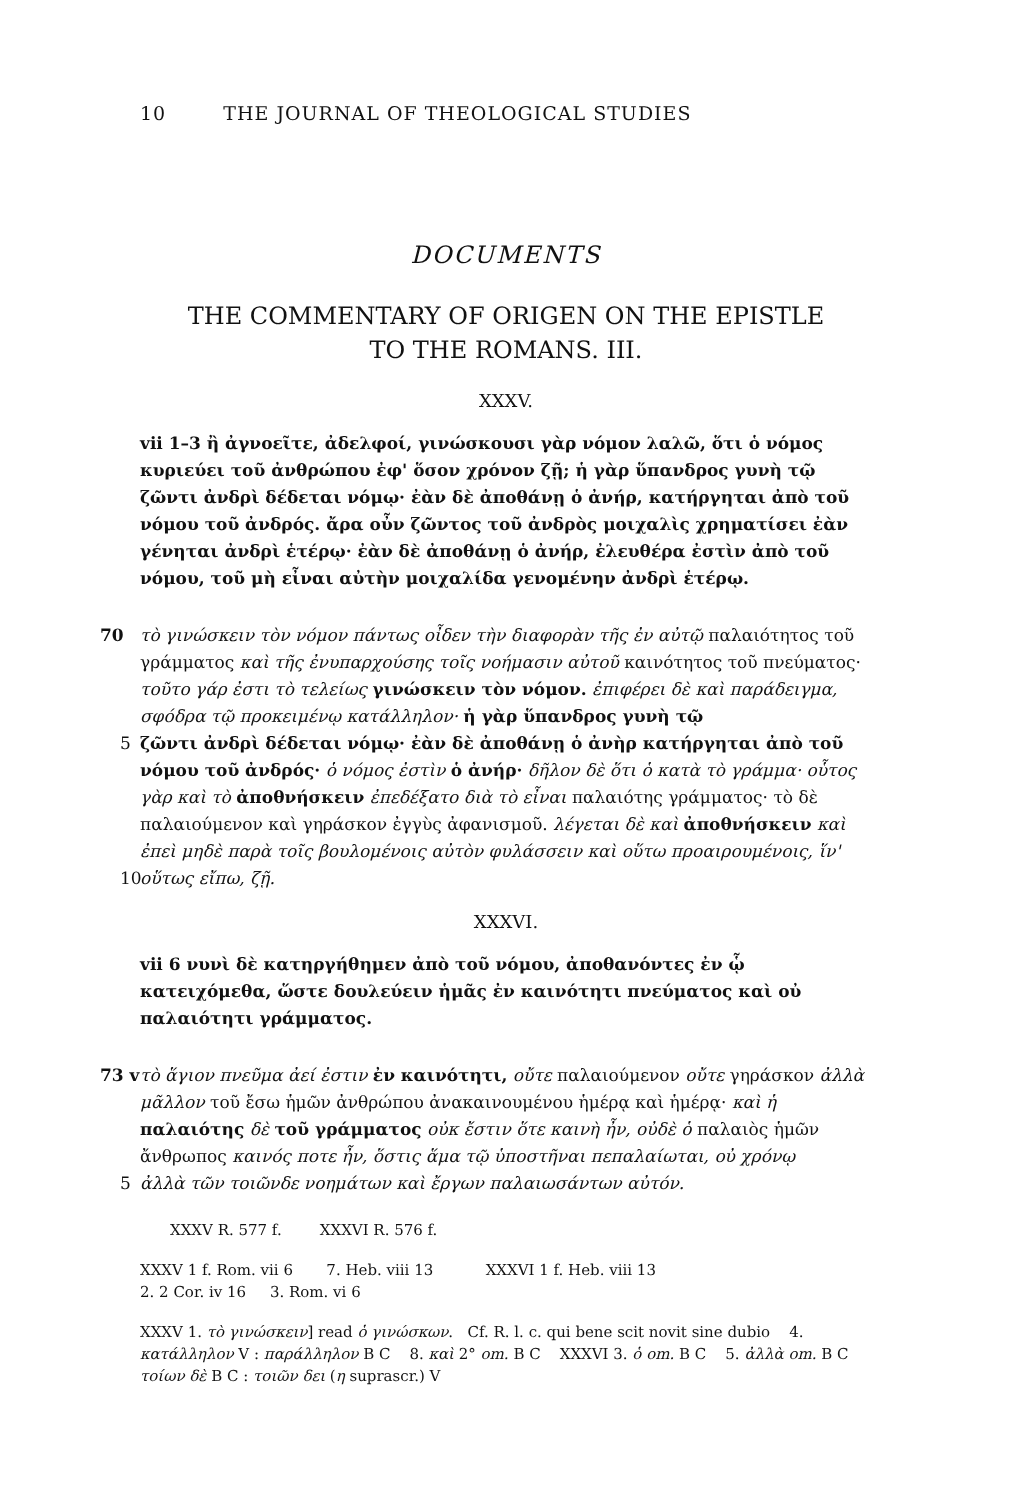10 THE JOURNAL OF THEOLOGICAL STUDIES
DOCUMENTS
THE COMMENTARY OF ORIGEN ON THE EPISTLE
TO THE ROMANS. III.
XXXV.
vii 1–3 ἢ ἀγνοεῖτε, ἀδελφοί, γινώσκουσι γὰρ νόμον λαλῶ, ὅτι ὁ νόμος κυριεύει τοῦ ἀνθρώπου ἐφ' ὅσον χρόνον ζῇ; ἡ γὰρ ὕπανδρος γυνὴ τῷ ζῶντι ἀνδρὶ δέδεται νόμῳ· ἐὰν δὲ ἀποθάνῃ ὁ ἀνήρ, κατήργηται ἀπὸ τοῦ νόμου τοῦ ἀνδρός. ἄρα οὖν ζῶντος τοῦ ἀνδρὸς μοιχαλὶς χρηματίσει ἐὰν γένηται ἀνδρὶ ἑτέρῳ· ἐὰν δὲ ἀποθάνῃ ὁ ἀνήρ, ἐλευθέρα ἐστὶν ἀπὸ τοῦ νόμου, τοῦ μὴ εἶναι αὐτὴν μοιχαλίδα γενομένην ἀνδρὶ ἑτέρῳ.
70 τὸ γινώσκειν τὸν νόμον πάντως οἶδεν τὴν διαφορὰν τῆς ἐν αὐτῷ παλαιότητος τοῦ γράμματος καὶ τῆς ἐνυπαρχούσης τοῖς νοήμασιν αὐτοῦ καινότητος τοῦ πνεύματος· τοῦτο γάρ ἐστι τὸ τελείως γινώσκειν τὸν νόμον. ἐπιφέρει δὲ καὶ παράδειγμα, σφόδρα τῷ προκειμένῳ κατάλληλον· ἡ γὰρ ὕπανδρος γυνὴ τῷ
5 ζῶντι ἀνδρὶ δέδεται νόμῳ· ἐὰν δὲ ἀποθάνῃ ὁ ἀνὴρ κατήργηται ἀπὸ τοῦ νόμου τοῦ ἀνδρός· ὁ νόμος ἐστὶν ὁ ἀνήρ· δῆλον δὲ ὅτι ὁ κατὰ τὸ γράμμα· οὗτος γὰρ καὶ τὸ ἀποθνήσκειν ἐπεδέξατο διὰ τὸ εἶναι παλαιότης γράμματος· τὸ δὲ παλαιούμενον καὶ γηράσκον ἐγγὺς ἀφανισμοῦ. λέγεται δὲ καὶ ἀποθνήσκειν καὶ ἐπεὶ μηδὲ παρὰ τοῖς βουλομένοις αὐτὸν φυλάσσειν καὶ οὕτω προαιρουμένοις, ἵν'
10
οὕτως εἴπω, ζῇ.
XXXVI.
vii 6 νυνὶ δὲ κατηργήθημεν ἀπὸ τοῦ νόμου, ἀποθανόντες ἐν ᾧ κατειχόμεθα, ὥστε δουλεύειν ἡμᾶς ἐν καινότητι πνεύματος καὶ οὐ παλαιότητι γράμματος.
73 v
τὸ ἅγιον πνεῦμα ἀεί ἐστιν ἐν καινότητι, οὔτε παλαιούμενον οὔτε γηράσκον ἀλλὰ μᾶλλον τοῦ ἔσω ἡμῶν ἀνθρώπου ἀνακαινουμένου ἡμέρᾳ καὶ ἡμέρᾳ· καὶ ἡ παλαιότης δὲ τοῦ γράμματος οὐκ ἔστιν ὅτε καινὴ ἦν, οὐδὲ ὁ παλαιὸς ἡμῶν ἄνθρωπος καινός ποτε ἦν, ὅστις ἅμα τῷ ὑποστῆναι πεπαλαίωται, οὐ χρόνῳ
5 ἀλλὰ τῶν τοιῶνδε νοημάτων καὶ ἔργων παλαιωσάντων αὐτόν.
XXXV R. 577 f. XXXVI R. 576 f.
XXXV 1 f. Rom. vii 6 7. Heb. viii 13 XXXVI 1 f. Heb. viii 13
2. 2 Cor. iv 16 3. Rom. vi 6
XXXV 1. τὸ γινώσκειν] read ὁ γινώσκων. Cf. R. l. c. qui bene scit novit sine dubio 4. κατάλληλον V : παράλληλον B C 8. καὶ 2° om. B C XXXVI 3. ὁ om. B C 5. ἀλλὰ om. B C τοίων δὲ B C : τοιῶν δει (η suprascr.) V